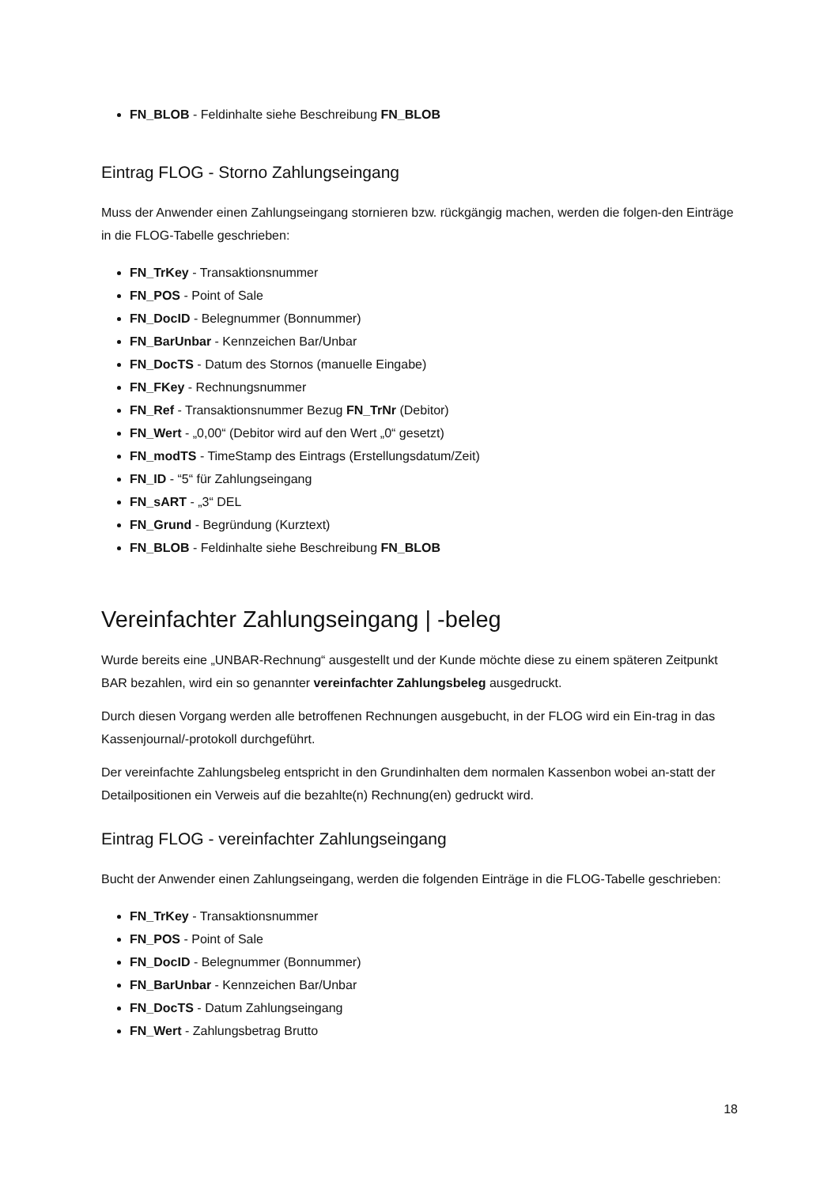FN_BLOB - Feldinhalte siehe Beschreibung FN_BLOB
Eintrag FLOG - Storno Zahlungseingang
Muss der Anwender einen Zahlungseingang stornieren bzw. rückgängig machen, werden die folgen-den Einträge in die FLOG-Tabelle geschrieben:
FN_TrKey - Transaktionsnummer
FN_POS - Point of Sale
FN_DocID - Belegnummer (Bonnummer)
FN_BarUnbar - Kennzeichen Bar/Unbar
FN_DocTS - Datum des Stornos (manuelle Eingabe)
FN_FKey - Rechnungsnummer
FN_Ref - Transaktionsnummer Bezug FN_TrNr (Debitor)
FN_Wert - „0,00“ (Debitor wird auf den Wert „0“ gesetzt)
FN_modTS - TimeStamp des Eintrags (Erstellungsdatum/Zeit)
FN_ID - “5“ für Zahlungseingang
FN_sART - „3“ DEL
FN_Grund - Begründung (Kurztext)
FN_BLOB - Feldinhalte siehe Beschreibung FN_BLOB
Vereinfachter Zahlungseingang | -beleg
Wurde bereits eine „UNBAR-Rechnung“ ausgestellt und der Kunde möchte diese zu einem späteren Zeitpunkt BAR bezahlen, wird ein so genannter vereinfachter Zahlungsbeleg ausgedruckt.
Durch diesen Vorgang werden alle betroffenen Rechnungen ausgebucht, in der FLOG wird ein Ein-trag in das Kassenjournal/-protokoll durchgeführt.
Der vereinfachte Zahlungsbeleg entspricht in den Grundinhalten dem normalen Kassenbon wobei an-statt der Detailpositionen ein Verweis auf die bezahlte(n) Rechnung(en) gedruckt wird.
Eintrag FLOG - vereinfachter Zahlungseingang
Bucht der Anwender einen Zahlungseingang, werden die folgenden Einträge in die FLOG-Tabelle geschrieben:
FN_TrKey - Transaktionsnummer
FN_POS - Point of Sale
FN_DocID - Belegnummer (Bonnummer)
FN_BarUnbar - Kennzeichen Bar/Unbar
FN_DocTS - Datum Zahlungseingang
FN_Wert - Zahlungsbetrag Brutto
18